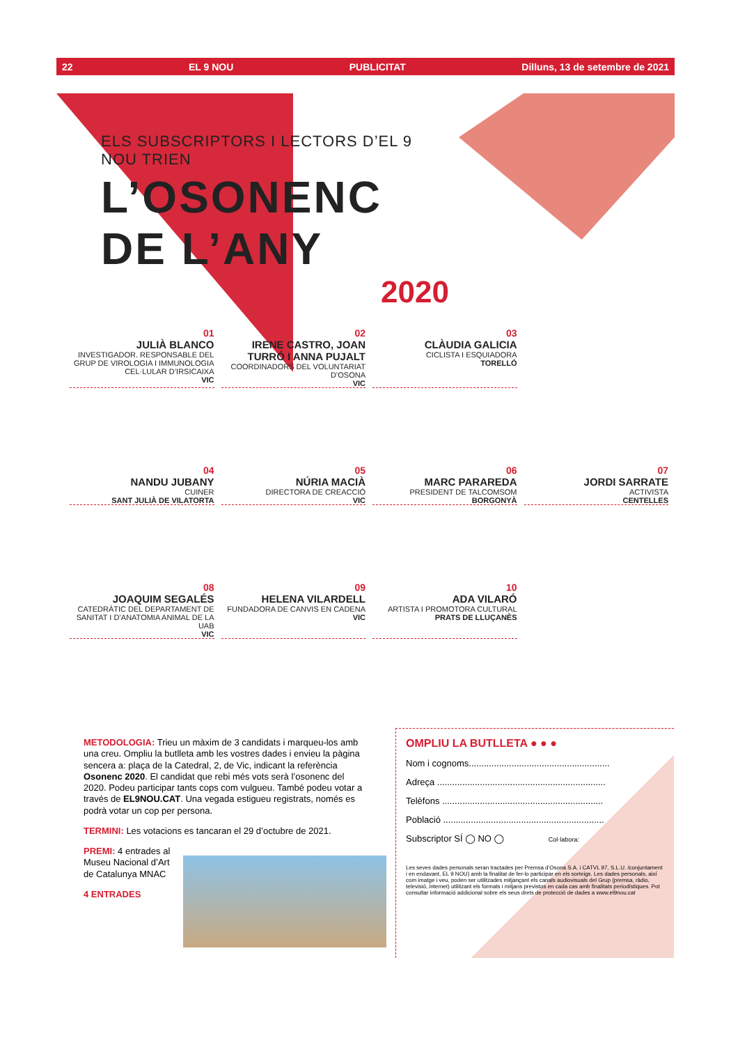22 EL 9 NOU PUBLICITAT Dilluns, 13 de setembre de 2021
ELS SUBSCRIPTORS I LECTORS D’EL 9 NOU TRIEN
L’OSONENC DE L’ANY
2020
01
JULIÀ BLANCO
INVESTIGADOR. RESPONSABLE DEL GRUP DE VIROLOGIA I IMMUNOLOGIA CEL·LULAR D’IRSICAIXA
VIC
02
IRENE CASTRO, JOAN TURRÓ I ANNA PUJALT
COORDINADORS DEL VOLUNTARIAT D’OSONA
VIC
03
CLÀUDIA GALICIA
CICLISTA I ESQUIADORA
TORELLÓ
04
NANDU JUBANY
CUINER
SANT JULIÀ DE VILATORTA
05
NÚRIA MACIÀ
DIRECTORA DE CREACCIÓ
VIC
06
MARC PARAREDA
PRESIDENT DE TALCOMSOM
BORGONYÀ
07
JORDI SARRATE
ACTIVISTA
CENTELLES
08
JOAQUIM SEGALÉS
CATEDRÀTIC DEL DEPARTAMENT DE SANITAT I D’ANATOMIA ANIMAL DE LA UAB
VIC
09
HELENA VILARDELL
FUNDADORA DE CANVIS EN CADENA
VIC
10
ADA VILARÓ
ARTISTA I PROMOTORA CULTURAL
PRATS DE LLUÇANÈS
METODOLOGIA: Trieu un màxim de 3 candidats i marqueu-los amb una creu. Ompliu la butlleta amb les vostres dades i envieu la pàgina sencera a: plaça de la Catedral, 2, de Vic, indicant la referència Osonenc 2020. El candidat que rebi més vots serà l’osonenc del 2020. Podeu participar tants cops com vulgueu. També podeu votar a través de EL9NOU.CAT. Una vegada estigueu registrats, només es podrà votar un cop per persona.
TERMINI: Les votacions es tancaran el 29 d’octubre de 2021.
PREMI: 4 entrades al
Museu Nacional d’Art
de Catalunya MNAC
4 ENTRADES
OMPLIU LA BUTLLETA ● ● ●
Nom i cognoms........................................................
Adreça ...................................................................
Telèfons ................................................................
Població ................................................................
Subscriptor SÍ ◯ NO ◯ Col·labora:
Les seves dades personals seran tractades per Premsa d’Osona S.A. i CATVL 97, S.L.U. /conjuntament i en endavant, EL 9 NOU) amb la finalitat de fer-lo participar en els sorteigs. Les dades personals, així com imatge i veu, poden ser utilitzades mitjançant els canals audiovisuals del Grup (premsa, ràdio, televisió, internet) utilitzant els formats i mitjans previstos en cada cas amb finalitats periodístiques. Pot consultar informació addicional sobre els seus drets de protecció de dades a www.el9nou.cat